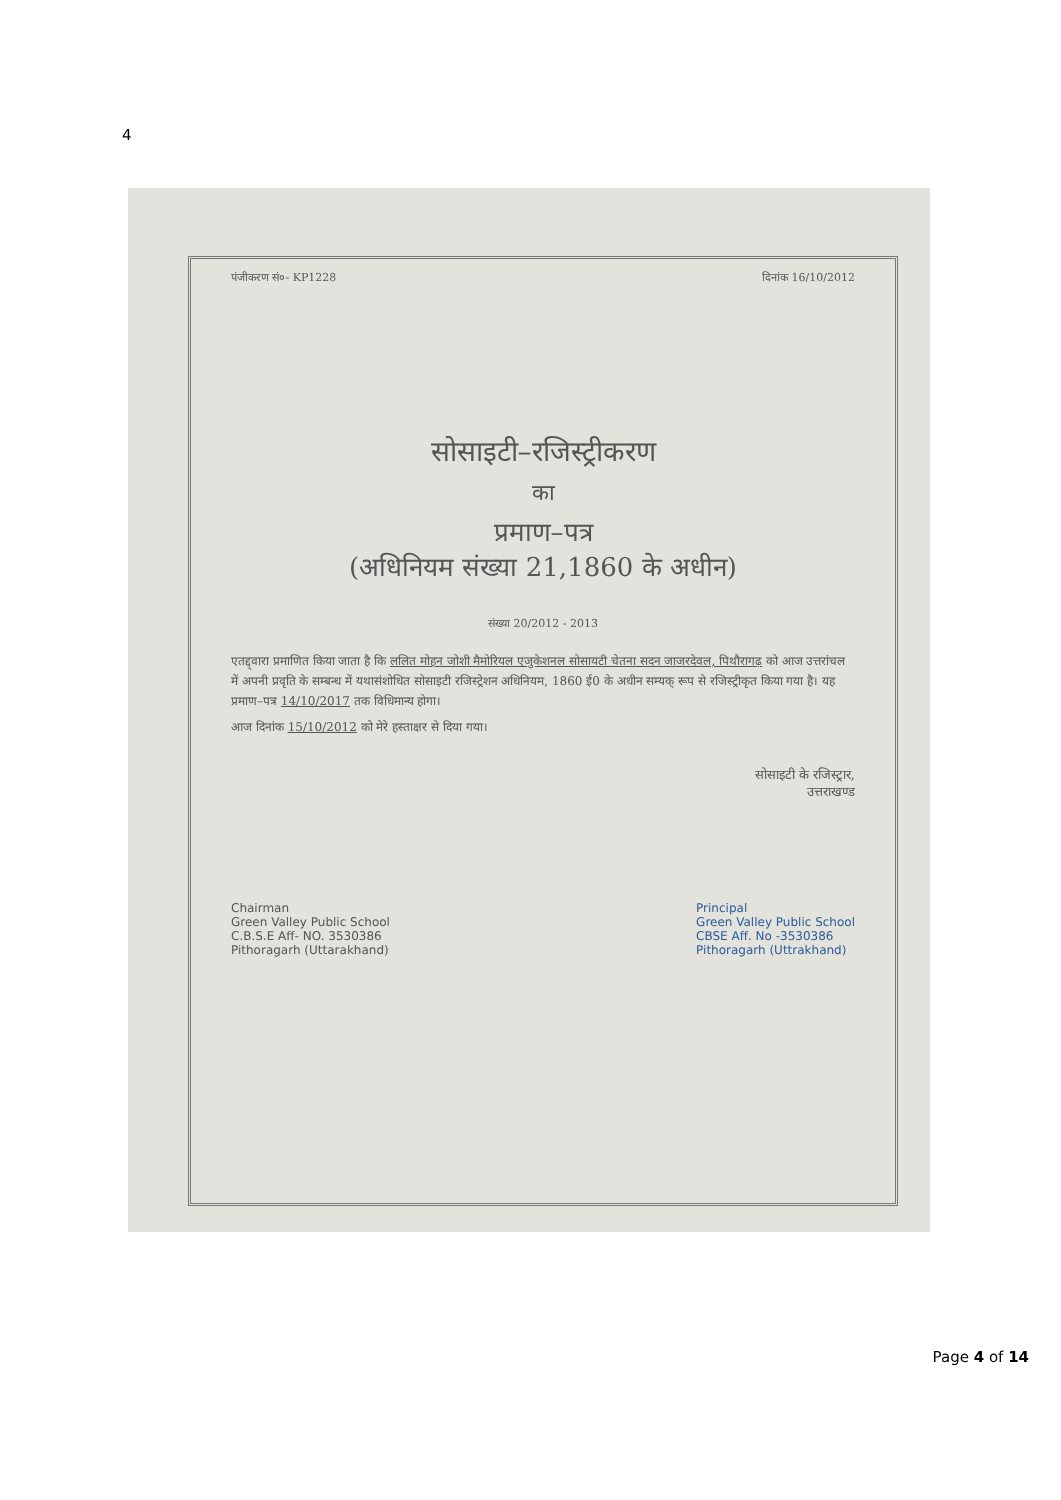4
पंजीकरण सं०- KP1228 दिनांक 16/10/2012
सोसाइटी–रजिस्ट्रीकरण
का
प्रमाण–पत्र
(अधिनियम संख्या 21,1860 के अधीन)
संख्या 20/2012 - 2013
एतद्द्वारा प्रमाणित किया जाता है कि ललित मोहन जोशी मैमोरियल एजुकेशनल सोसायटी चेतना सदन जाजरदेवल, पिथौरागढ़ को आज उत्तरांचल में अपनी प्रवृति के सम्बन्ध में यथासंशोधित सोसाइटी रजिस्ट्रेशन अधिनियम, 1860 ई0 के अधीन सम्यक् रूप से रजिस्ट्रीकृत किया गया है। यह प्रमाण–पत्र 14/10/2017 तक विधिमान्य होगा।
आज दिनांक 15/10/2012 को मेरे हस्ताक्षर से दिया गया।
सोसाइटी के रजिस्ट्रार,
उत्तराखण्ड
Chairman
Green Valley Public School
C.B.S.E Aff- NO. 3530386
Pithoragarh (Uttarakhand)
Principal
Green Valley Public School
CBSE Aff. No -3530386
Pithoragarh (Uttrakhand)
Page 4 of 14